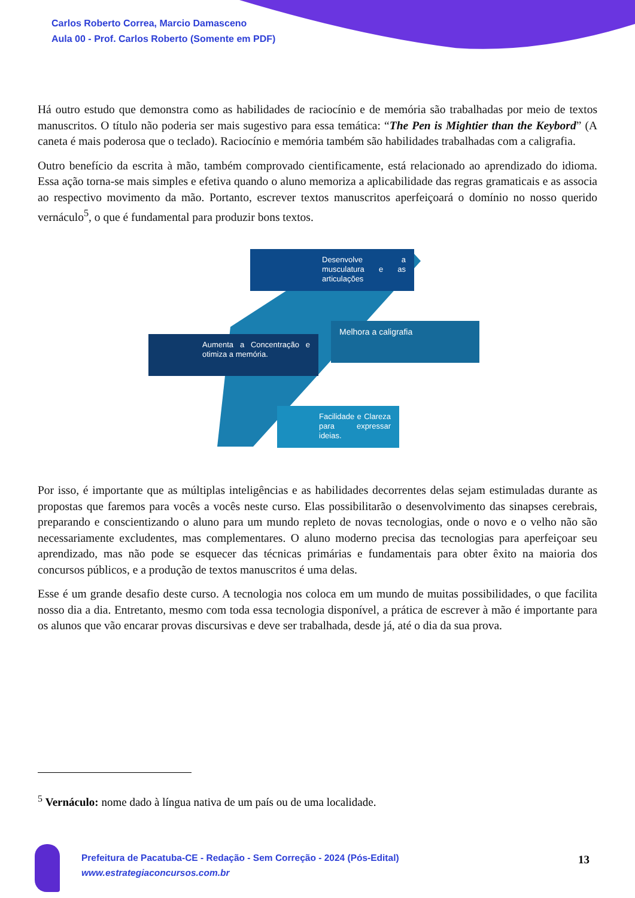Carlos Roberto Correa, Marcio Damasceno
Aula 00 - Prof. Carlos Roberto (Somente em PDF)
Há outro estudo que demonstra como as habilidades de raciocínio e de memória são trabalhadas por meio de textos manuscritos. O título não poderia ser mais sugestivo para essa temática: “The Pen is Mightier than the Keybord” (A caneta é mais poderosa que o teclado). Raciocínio e memória também são habilidades trabalhadas com a caligrafia.
Outro benefício da escrita à mão, também comprovado cientificamente, está relacionado ao aprendizado do idioma. Essa ação torna-se mais simples e efetiva quando o aluno memoriza a aplicabilidade das regras gramaticais e as associa ao respectivo movimento da mão. Portanto, escrever textos manuscritos aperfeiçoará o domínio no nosso querido vernáculo<sup>5</sup>, o que é fundamental para produzir bons textos.
Desenvolve a musculatura e as articulações
Aumenta a Concentração e otimiza a memória.
Melhora a caligrafia
Facilidade e Clareza para expressar ideias.
Por isso, é importante que as múltiplas inteligências e as habilidades decorrentes delas sejam estimuladas durante as propostas que faremos para vocês a vocês neste curso. Elas possibilitarão o desenvolvimento das sinapses cerebrais, preparando e conscientizando o aluno para um mundo repleto de novas tecnologias, onde o novo e o velho não são necessariamente excludentes, mas complementares. O aluno moderno precisa das tecnologias para aperfeiçoar seu aprendizado, mas não pode se esquecer das técnicas primárias e fundamentais para obter êxito na maioria dos concursos públicos, e a produção de textos manuscritos é uma delas.
Esse é um grande desafio deste curso. A tecnologia nos coloca em um mundo de muitas possibilidades, o que facilita nosso dia a dia. Entretanto, mesmo com toda essa tecnologia disponível, a prática de escrever à mão é importante para os alunos que vão encarar provas discursivas e deve ser trabalhada, desde já, até o dia da sua prova.
<sup>5</sup> Vernáculo: nome dado à língua nativa de um país ou de uma localidade.
Prefeitura de Pacatuba-CE - Redação - Sem Correção - 2024 (Pós-Edital)
www.estrategiaconcursos.com.br
13